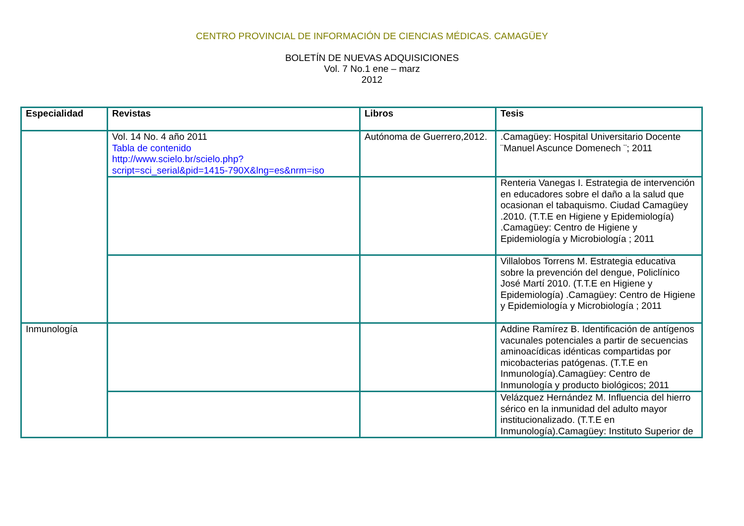CENTRO PROVINCIAL DE INFORMACIÓN DE CIENCIAS MÉDICAS. CAMAGÜEY
BOLETÍN DE NUEVAS ADQUISICIONES
Vol. 7 No.1 ene – marz
2012
| Especialidad | Revistas | Libros | Tesis |
| --- | --- | --- | --- |
| | Vol. 14 No. 4 año 2011 Tabla de contenido http://www.scielo.br/scielo.php?script=sci_serial&pid=1415-790X&lng=es&nrm=iso | Autónoma de Guerrero,2012. | .Camagüey: Hospital Universitario Docente ¨Manuel Ascunce Domenech ¨; 2011 |
| | | | Renteria Vanegas I. Estrategia de intervención en educadores sobre el daño a la salud que ocasionan el tabaquismo. Ciudad Camagüey .2010. (T.T.E en Higiene y Epidemiología) .Camagüey: Centro de Higiene y Epidemiología y Microbiología ; 2011 |
| | | | Villalobos Torrens M. Estrategia educativa sobre la prevención del dengue, Policlínico José Martí 2010. (T.T.E en Higiene y Epidemiología) .Camagüey: Centro de Higiene y Epidemiología y Microbiología ; 2011 |
| Inmunología | | | Addine Ramírez B. Identificación de antígenos vacunales potenciales a partir de secuencias aminoacídicas idénticas compartidas por micobacterias patógenas. (T.T.E en Inmunología).Camagüey: Centro de Inmunología y producto biológicos; 2011 |
| | | | Velázquez Hernández M. Influencia del hierro sérico en la inmunidad del adulto mayor institucionalizado. (T.T.E en Inmunología).Camagüey: Instituto Superior de |